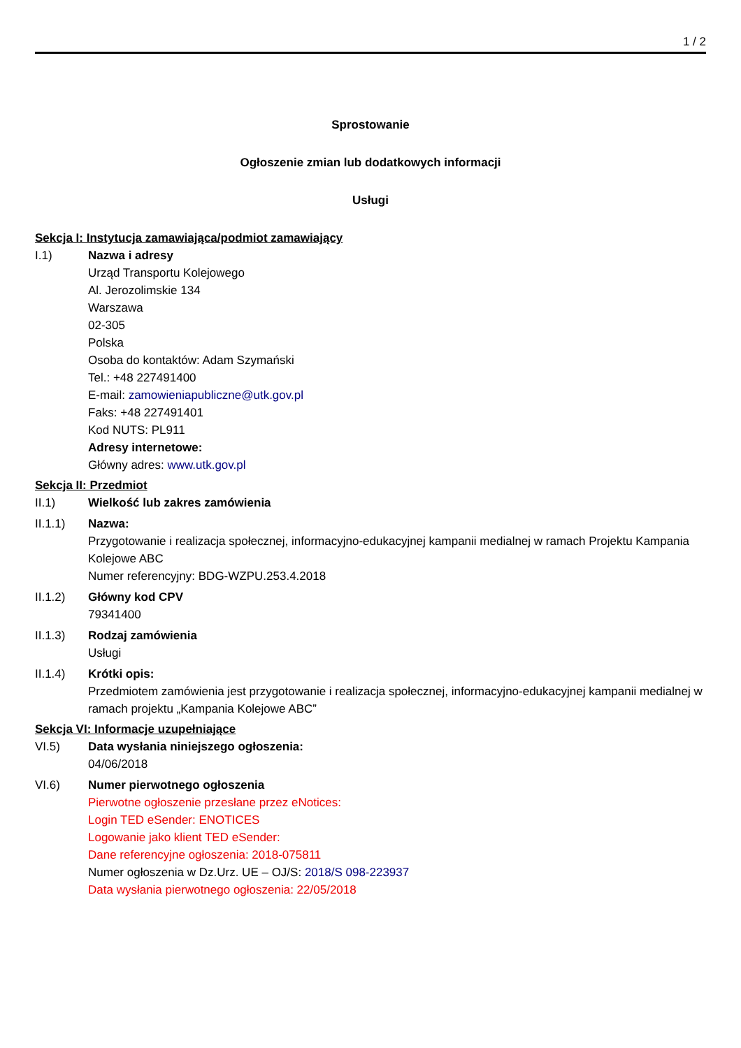1 / 2
Sprostowanie
Ogłoszenie zmian lub dodatkowych informacji
Usługi
Sekcja I: Instytucja zamawiająca/podmiot zamawiający
I.1) Nazwa i adresy
Urząd Transportu Kolejowego
Al. Jerozolimskie 134
Warszawa
02-305
Polska
Osoba do kontaktów: Adam Szymański
Tel.: +48 227491400
E-mail: zamowieniapubliczne@utk.gov.pl
Faks: +48 227491401
Kod NUTS: PL911
Adresy internetowe:
Główny adres: www.utk.gov.pl
Sekcja II: Przedmiot
II.1) Wielkość lub zakres zamówienia
II.1.1) Nazwa:
Przygotowanie i realizacja społecznej, informacyjno-edukacyjnej kampanii medialnej w ramach Projektu Kampania Kolejowe ABC
Numer referencyjny: BDG-WZPU.253.4.2018
II.1.2) Główny kod CPV
79341400
II.1.3) Rodzaj zamówienia
Usługi
II.1.4) Krótki opis:
Przedmiotem zamówienia jest przygotowanie i realizacja społecznej, informacyjno-edukacyjnej kampanii medialnej w ramach projektu „Kampania Kolejowe ABC”
Sekcja VI: Informacje uzupełniające
VI.5) Data wysłania niniejszego ogłoszenia:
04/06/2018
VI.6) Numer pierwotnego ogłoszenia
Pierwotne ogłoszenie przesłane przez eNotices:
Login TED eSender: ENOTICES
Logowanie jako klient TED eSender:
Dane referencyjne ogłoszenia: 2018-075811
Numer ogłoszenia w Dz.Urz. UE – OJ/S: 2018/S 098-223937
Data wysłania pierwotnego ogłoszenia: 22/05/2018